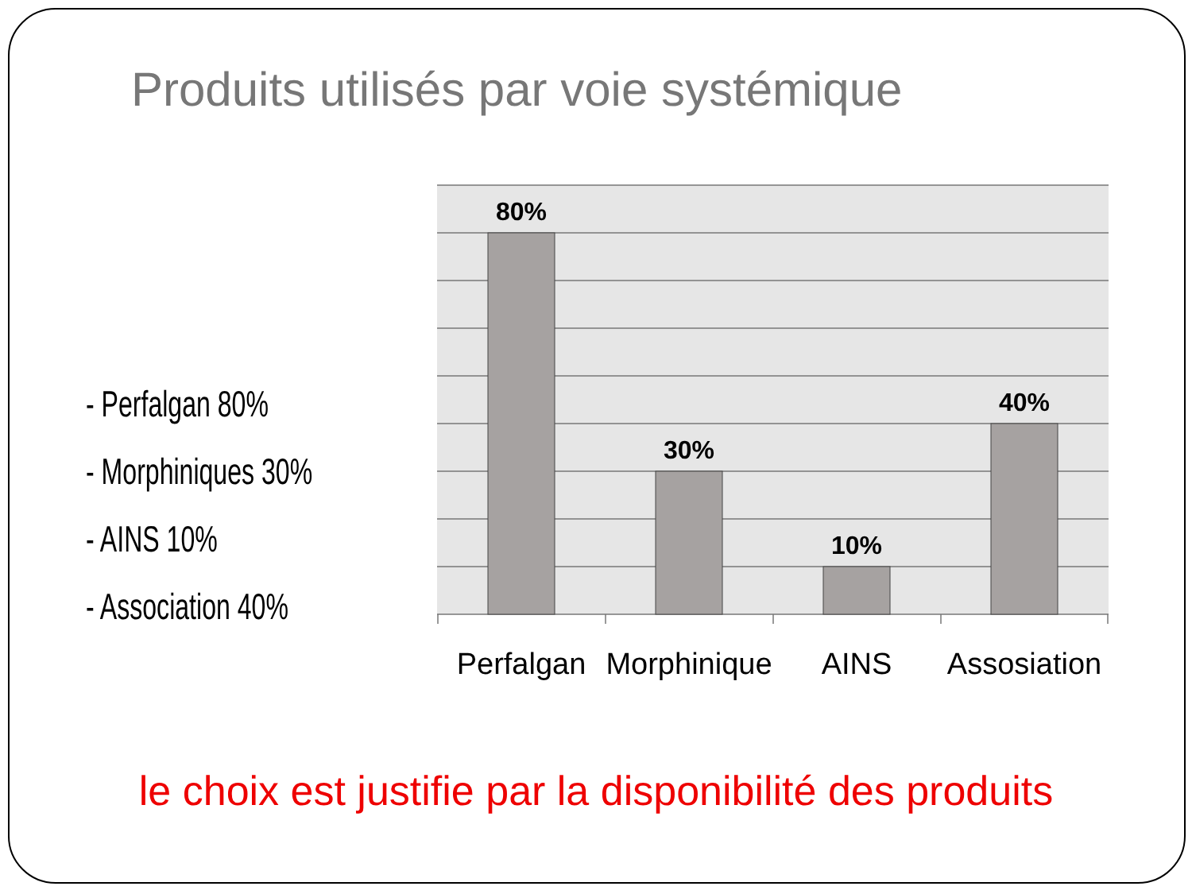Produits utilisés par voie systémique
- Perfalgan 80%
- Morphiniques 30%
- AINS 10%
- Association 40%
80%
30%
10%
40%
Perfalgan
Morphinique
AINS
Assosiation
le choix est justifie par la disponibilité des produits